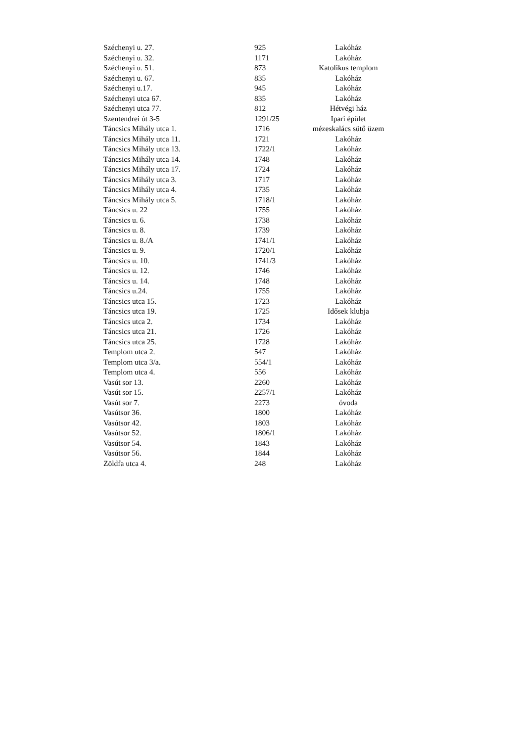| Széchenyi u. 27. | 925 | Lakóház |
| Széchenyi u. 32. | 1171 | Lakóház |
| Széchenyi u. 51. | 873 | Katolikus templom |
| Széchenyi u. 67. | 835 | Lakóház |
| Széchenyi u.17. | 945 | Lakóház |
| Széchenyi utca 67. | 835 | Lakóház |
| Széchenyi utca 77. | 812 | Hétvégi ház |
| Szentendrei út 3-5 | 1291/25 | Ipari épület |
| Táncsics Mihály utca 1. | 1716 | mézeskalács sütő üzem |
| Táncsics Mihály utca 11. | 1721 | Lakóház |
| Táncsics Mihály utca 13. | 1722/1 | Lakóház |
| Táncsics Mihály utca 14. | 1748 | Lakóház |
| Táncsics Mihály utca 17. | 1724 | Lakóház |
| Táncsics Mihály utca 3. | 1717 | Lakóház |
| Táncsics Mihály utca 4. | 1735 | Lakóház |
| Táncsics Mihály utca 5. | 1718/1 | Lakóház |
| Táncsics u. 22 | 1755 | Lakóház |
| Táncsics u. 6. | 1738 | Lakóház |
| Táncsics u. 8. | 1739 | Lakóház |
| Táncsics u. 8./A | 1741/1 | Lakóház |
| Táncsics u. 9. | 1720/1 | Lakóház |
| Táncsics u. 10. | 1741/3 | Lakóház |
| Táncsics u. 12. | 1746 | Lakóház |
| Táncsics u. 14. | 1748 | Lakóház |
| Táncsics u.24. | 1755 | Lakóház |
| Táncsics utca 15. | 1723 | Lakóház |
| Táncsics utca 19. | 1725 | Idősek klubja |
| Táncsics utca 2. | 1734 | Lakóház |
| Táncsics utca 21. | 1726 | Lakóház |
| Táncsics utca 25. | 1728 | Lakóház |
| Templom utca 2. | 547 | Lakóház |
| Templom utca 3/a. | 554/1 | Lakóház |
| Templom utca 4. | 556 | Lakóház |
| Vasút sor 13. | 2260 | Lakóház |
| Vasút sor 15. | 2257/1 | Lakóház |
| Vasút sor 7. | 2273 | óvoda |
| Vasútsor 36. | 1800 | Lakóház |
| Vasútsor 42. | 1803 | Lakóház |
| Vasútsor 52. | 1806/1 | Lakóház |
| Vasútsor 54. | 1843 | Lakóház |
| Vasútsor 56. | 1844 | Lakóház |
| Zöldfa utca 4. | 248 | Lakóház |